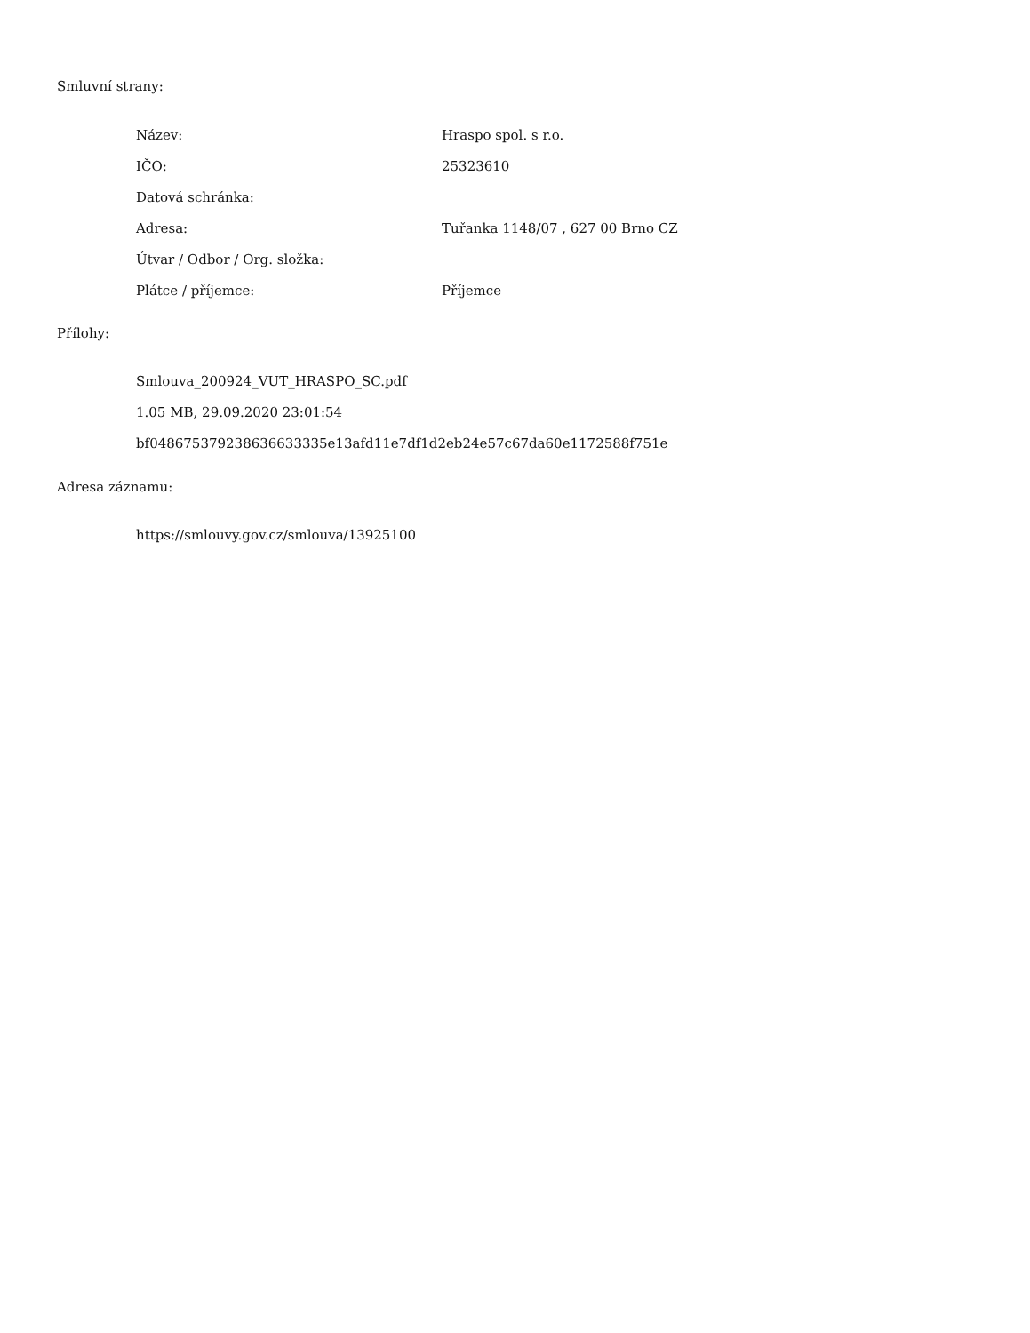Smluvní strany:
| Název: | Hraspo spol. s r.o. |
| IČO: | 25323610 |
| Datová schránka: | |
| Adresa: | Tuřanka 1148/07 , 627 00 Brno CZ |
| Útvar / Odbor / Org. složka: | |
| Plátce / příjemce: | Příjemce |
Přílohy:
Smlouva_200924_VUT_HRASPO_SC.pdf
1.05 MB, 29.09.2020 23:01:54
bf048675379238636633335e13afd11e7df1d2eb24e57c67da60e1172588f751e
Adresa záznamu:
https://smlouvy.gov.cz/smlouva/13925100